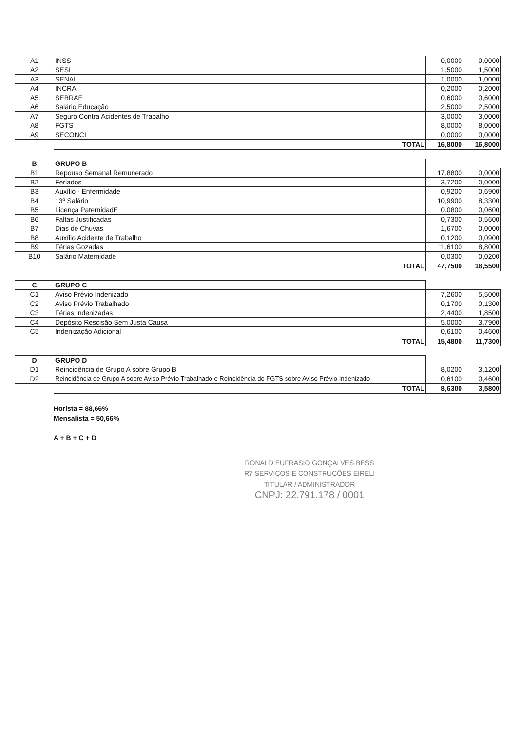| A1 | INSS | 0,0000 | 0,0000 |
| A2 | SESI | 1,5000 | 1,5000 |
| A3 | SENAI | 1,0000 | 1,0000 |
| A4 | INCRA | 0,2000 | 0,2000 |
| A5 | SEBRAE | 0,6000 | 0,6000 |
| A6 | Salário Educação | 2,5000 | 2,5000 |
| A7 | Seguro Contra Acidentes de Trabalho | 3,0000 | 3,0000 |
| A8 | FGTS | 8,0000 | 8,0000 |
| A9 | SECONCI | 0,0000 | 0,0000 |
| | TOTAL | 16,8000 | 16,8000 |
| B | GRUPO B | | |
| B1 | Repouso Semanal Remunerado | 17,8800 | 0,0000 |
| B2 | Feriados | 3,7200 | 0,0000 |
| B3 | Auxílio - Enfermidade | 0,9200 | 0,6900 |
| B4 | 13º Salário | 10,9900 | 8,3300 |
| B5 | Licença PaternidadE | 0,0800 | 0,0600 |
| B6 | Faltas Justificadas | 0,7300 | 0,5600 |
| B7 | Dias de Chuvas | 1,6700 | 0,0000 |
| B8 | Auxílio Acidente de Trabalho | 0,1200 | 0,0900 |
| B9 | Férias Gozadas | 11,6100 | 8,8000 |
| B10 | Salário Maternidade | 0,0300 | 0,0200 |
| | TOTAL | 47,7500 | 18,5500 |
| C | GRUPO C | | |
| C1 | Aviso Prévio Indenizado | 7,2600 | 5,5000 |
| C2 | Aviso Prévio Trabalhado | 0,1700 | 0,1300 |
| C3 | Férias Indenizadas | 2,4400 | 1,8500 |
| C4 | Depósito Rescisão Sem Justa Causa | 5,0000 | 3,7900 |
| C5 | Indenização Adicional | 0,6100 | 0,4600 |
| | TOTAL | 15,4800 | 11,7300 |
| D | GRUPO D | | |
| D1 | Reincidência de Grupo A sobre Grupo B | 8,0200 | 3,1200 |
| D2 | Reincidência de Grupo A sobre Aviso Prévio Trabalhado e Reincidência do FGTS sobre Aviso Prévio Indenizado | 0,6100 | 0,4600 |
| | TOTAL | 8,6300 | 3,5800 |
Horista = 88,66%
Mensalista = 50,66%
A + B + C + D
RONALD EUFRASIO GONÇALVES BESS
R7 SERVIÇOS E CONSTRUÇÕES EIRELI
TITULAR / ADMINISTRADOR
CNPJ: 22.791.178 / 0001